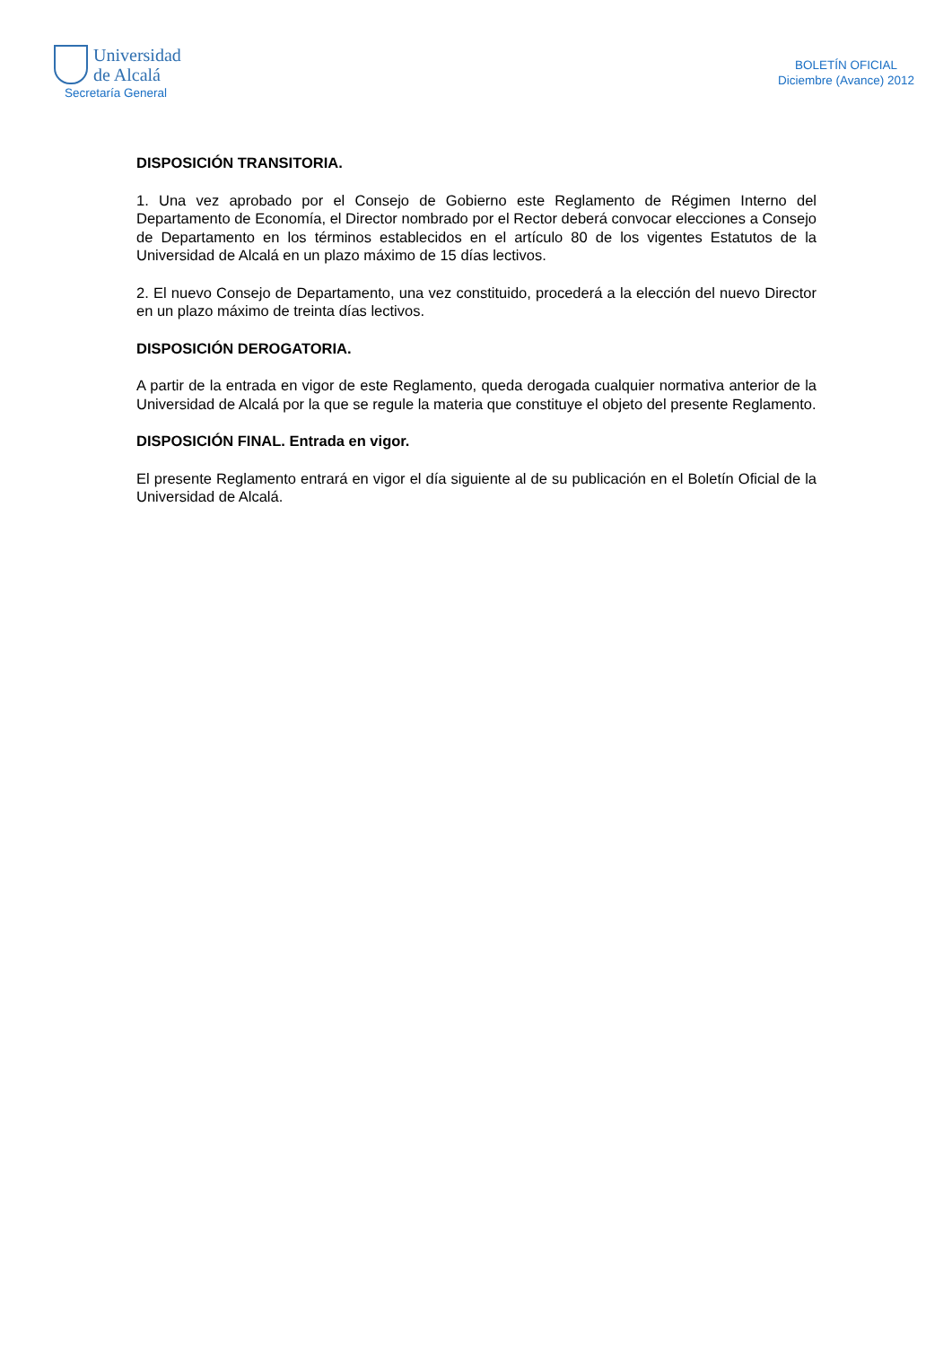Universidad
de Alcalá
Secretaría General
BOLETÍN OFICIAL
Diciembre (Avance) 2012
DISPOSICIÓN TRANSITORIA.
1. Una vez aprobado por el Consejo de Gobierno este Reglamento de Régimen Interno del Departamento de Economía, el Director nombrado por el Rector deberá convocar elecciones a Consejo de Departamento en los términos establecidos en el artículo 80 de los vigentes Estatutos de la Universidad de Alcalá en un plazo máximo de 15 días lectivos.
2. El nuevo Consejo de Departamento, una vez constituido, procederá a la elección del nuevo Director en un plazo máximo de treinta días lectivos.
DISPOSICIÓN DEROGATORIA.
A partir de la entrada en vigor de este Reglamento, queda derogada cualquier normativa anterior de la Universidad de Alcalá por la que se regule la materia que constituye el objeto del presente Reglamento.
DISPOSICIÓN FINAL. Entrada en vigor.
El presente Reglamento entrará en vigor el día siguiente al de su publicación en el Boletín Oficial de la Universidad de Alcalá.